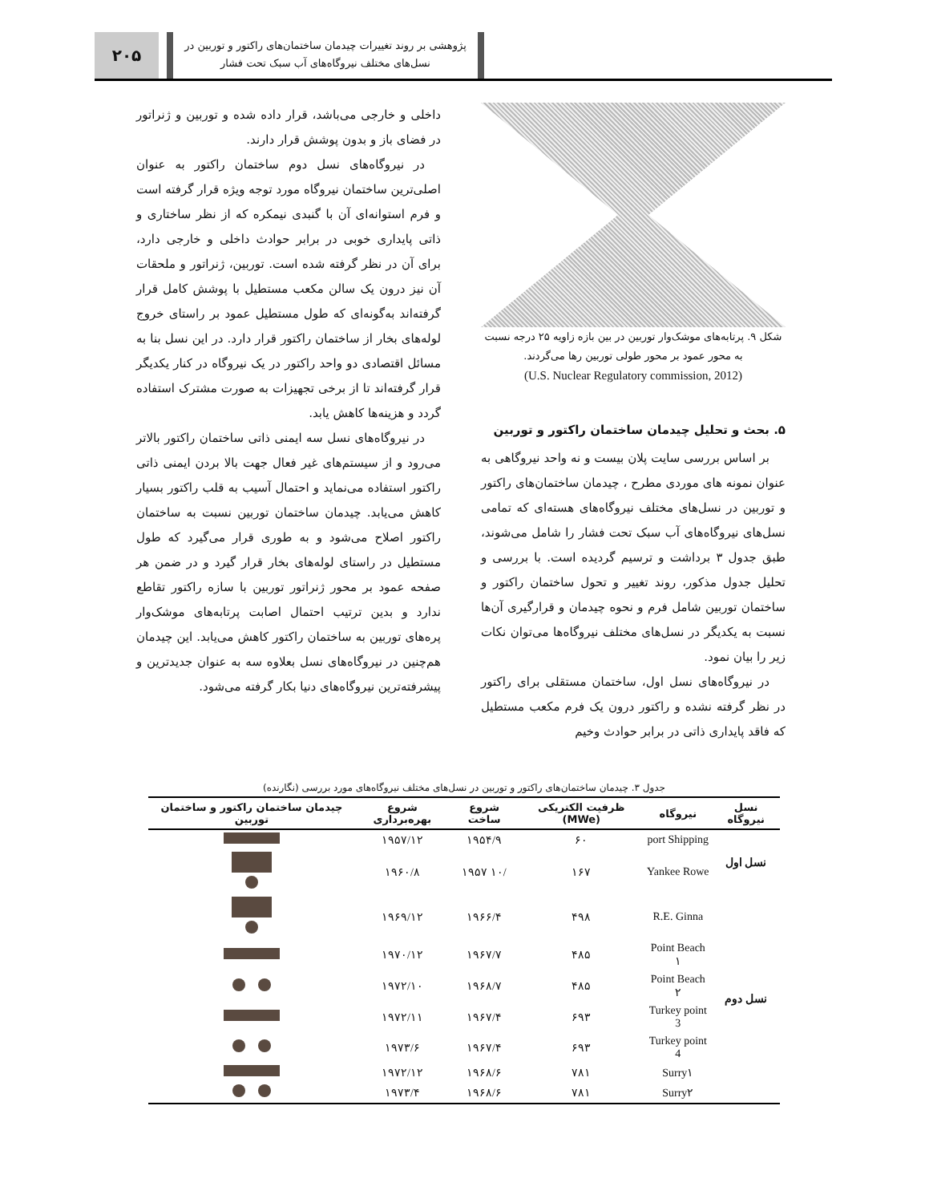۲۰۵
پژوهشی بر روند تغییرات چیدمان ساختمان‌های راکتور و توربین در
نسل‌های مختلف نیروگاه‌های آب سبک تحت فشار
شکل ۹. پرتابه‌های موشک‌وار توربین در بین بازه زاویه ۲۵ درجه نسبت
به محور عمود بر محور طولی توربین رها می‌گردند.
(U.S. Nuclear Regulatory commission, 2012)
۵. بحث و تحلیل چیدمان ساختمان راکتور و توربین
بر اساس بررسی سایت پلان بیست و نه واحد نیروگاهی به عنوان نمونه های موردی مطرح ، چیدمان ساختمان‌های راکتور و توربین در نسل‌های مختلف نیروگاه‌های هسته‌ای که تمامی نسل‌های نیروگاه‌های آب سبک تحت فشار را شامل می‌شوند، طبق جدول ۳ برداشت و ترسیم گردیده است. با بررسی و تحلیل جدول مذکور، روند تغییر و تحول ساختمان راکتور و ساختمان توربین شامل فرم و نحوه چیدمان و قرارگیری آن‌ها نسبت به یکدیگر در نسل‌های مختلف نیروگاه‌ها می‌توان نکات زیر را بیان نمود.
در نیروگاه‌های نسل اول، ساختمان مستقلی برای راکتور در نظر گرفته نشده و راکتور درون یک فرم مکعب مستطیل که فاقد پایداری ذاتی در برابر حوادث وخیم
داخلی و خارجی می‌باشد، قرار داده شده و توربین و ژنراتور در فضای باز و بدون پوشش قرار دارند.
در نیروگاه‌های نسل دوم ساختمان راکتور به عنوان اصلی‌ترین ساختمان نیروگاه مورد توجه ویژه قرار گرفته است و فرم استوانه‌ای آن با گنبدی نیمکره که از نظر ساختاری و ذاتی پایداری خوبی در برابر حوادث داخلی و خارجی دارد، برای آن در نظر گرفته شده است. توربین، ژنراتور و ملحقات آن نیز درون یک سالن مکعب مستطیل با پوشش کامل قرار گرفته‌اند به‌گونه‌ای که طول مستطیل عمود بر راستای خروج لوله‌های بخار از ساختمان راکتور قرار دارد. در این نسل بنا به مسائل اقتصادی دو واحد راکتور در یک نیروگاه در کنار یکدیگر قرار گرفته‌اند تا از برخی تجهیزات به صورت مشترک استفاده گردد و هزینه‌ها کاهش یابد.
در نیروگاه‌های نسل سه ایمنی ذاتی ساختمان راکتور بالاتر می‌رود و از سیستم‌های غیر فعال جهت بالا بردن ایمنی ذاتی راکتور استفاده می‌نماید و احتمال آسیب به قلب راکتور بسیار کاهش می‌یابد. چیدمان ساختمان توربین نسبت به ساختمان راکتور اصلاح می‌شود و به طوری قرار می‌گیرد که طول مستطیل در راستای لوله‌های بخار قرار گیرد و در ضمن هر صفحه عمود بر محور ژنراتور توربین با سازه راکتور تقاطع ندارد و بدین ترتیب احتمال اصابت پرتابه‌های موشک‌وار پره‌های توربین به ساختمان راکتور کاهش می‌یابد. این چیدمان هم‌چنین در نیروگاه‌های نسل بعلاوه سه به عنوان جدیدترین و پیشرفته‌ترین نیروگاه‌های دنیا بکار گرفته می‌شود.
جدول ۳. چیدمان ساختمان‌های راکتور و توربین در نسل‌های مختلف نیروگاه‌های مورد بررسی (نگارنده)
| نسل نیروگاه | نیروگاه | ظرفیت الکتریکی (MWe) | شروع ساخت | شروع بهره‌برداری | چیدمان ساختمان راکتور و ساختمان توربین |
| --- | --- | --- | --- | --- | --- |
| نسل اول | port Shipping | ۶۰ | ۱۹۵۴/۹ | ۱۹۵۷/۱۲ | |
| | Yankee Rowe | ۱۶۷ | /۱۰ ۱۹۵۷ | ۱۹۶۰/۸ | |
| نسل دوم | R.E. Ginna | ۴۹۸ | ۱۹۶۶/۴ | ۱۹۶۹/۱۲ | |
| | Point Beach ۱ | ۴۸۵ | ۱۹۶۷/۷ | ۱۹۷۰/۱۲ | |
| | Point Beach ۲ | ۴۸۵ | ۱۹۶۸/۷ | ۱۹۷۲/۱۰ | |
| | Turkey point 3 | ۶۹۳ | ۱۹۶۷/۴ | ۱۹۷۲/۱۱ | |
| | Turkey point 4 | ۶۹۳ | ۱۹۶۷/۴ | ۱۹۷۳/۶ | |
| | Surry۱ | ۷۸۱ | ۱۹۶۸/۶ | ۱۹۷۲/۱۲ | |
| | Surry۲ | ۷۸۱ | ۱۹۶۸/۶ | ۱۹۷۳/۴ | |